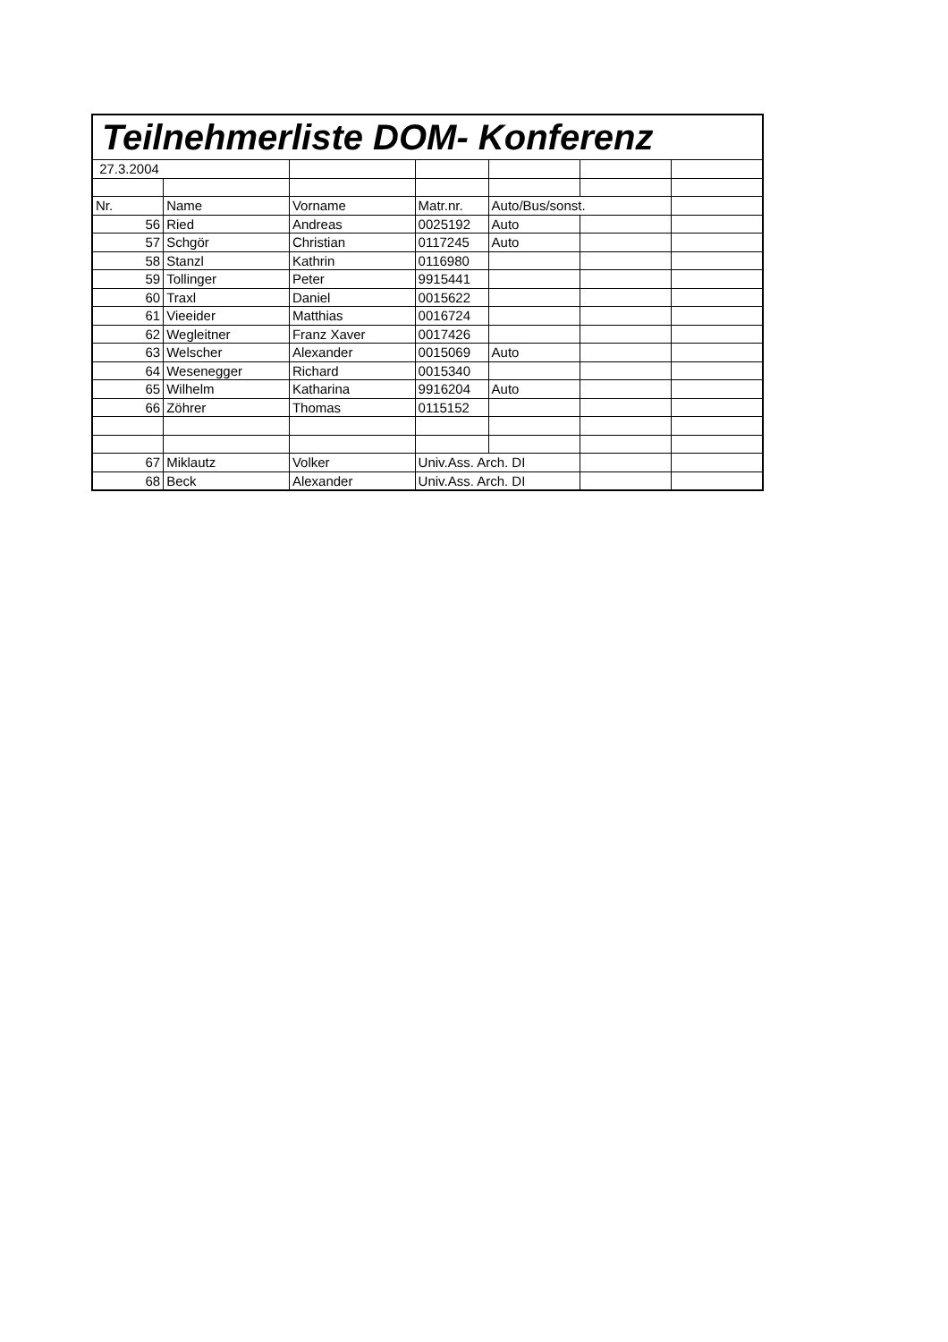| Teilnehmerliste DOM- Konferenz | | | | | | |
| 27.3.2004 | | | | | | |
| Nr. | Name | Vorname | Matr.nr. | Auto/Bus/sonst. | | |
| 56 | Ried | Andreas | 0025192 | Auto | | |
| 57 | Schgör | Christian | 0117245 | Auto | | |
| 58 | Stanzl | Kathrin | 0116980 | | | |
| 59 | Tollinger | Peter | 9915441 | | | |
| 60 | Traxl | Daniel | 0015622 | | | |
| 61 | Vieeider | Matthias | 0016724 | | | |
| 62 | Wegleitner | Franz Xaver | 0017426 | | | |
| 63 | Welscher | Alexander | 0015069 | Auto | | |
| 64 | Wesenegger | Richard | 0015340 | | | |
| 65 | Wilhelm | Katharina | 9916204 | Auto | | |
| 66 | Zöhrer | Thomas | 0115152 | | | |
| 67 | Miklautz | Volker | Univ.Ass. Arch. DI | | | |
| 68 | Beck | Alexander | Univ.Ass. Arch. DI | | | |